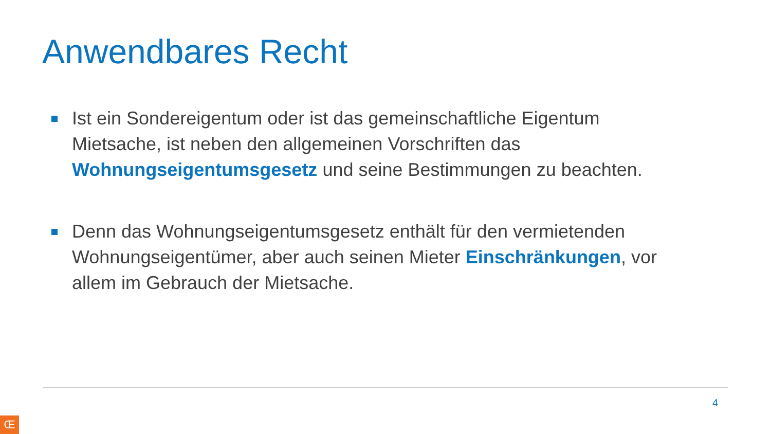Anwendbares Recht
Ist ein Sondereigentum oder ist das gemeinschaftliche Eigentum Mietsache, ist neben den allgemeinen Vorschriften das Wohnungseigentumsgesetz und seine Bestimmungen zu beachten.
Denn das Wohnungseigentumsgesetz enthält für den vermietenden Wohnungseigentümer, aber auch seinen Mieter Einschränkungen, vor allem im Gebrauch der Mietsache.
4
Œ